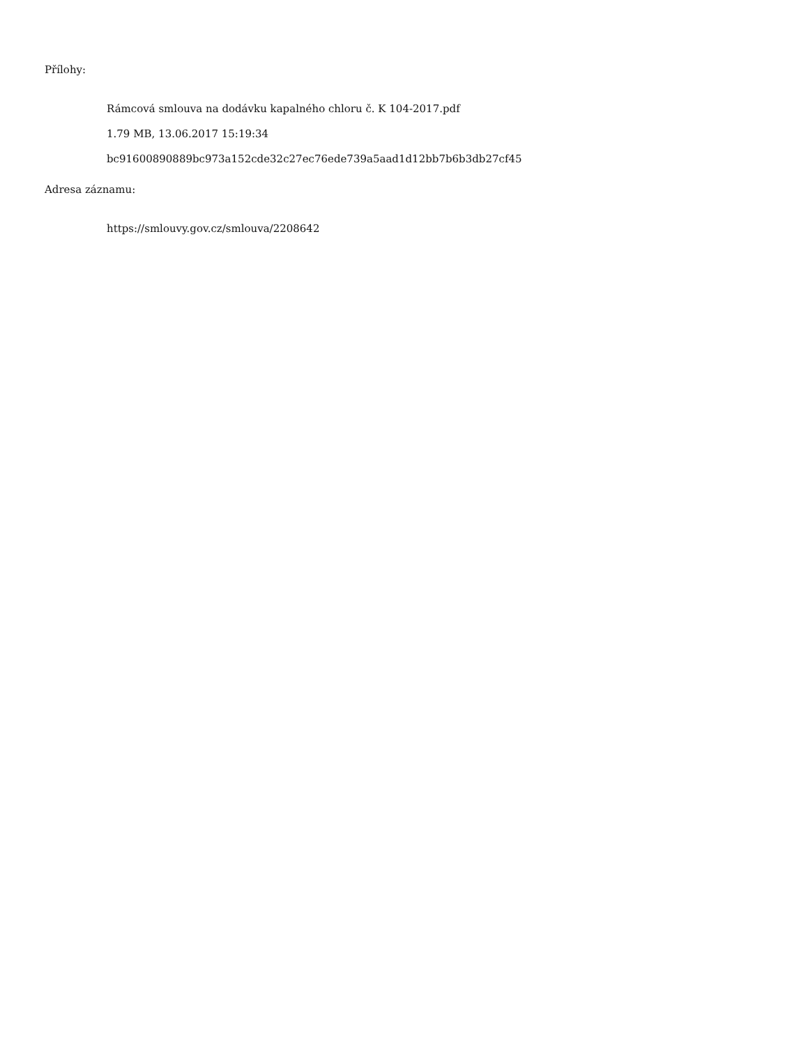Přílohy:
Rámcová smlouva na dodávku kapalného chloru č. K 104-2017.pdf
1.79 MB, 13.06.2017 15:19:34
bc91600890889bc973a152cde32c27ec76ede739a5aad1d12bb7b6b3db27cf45
Adresa záznamu:
https://smlouvy.gov.cz/smlouva/2208642